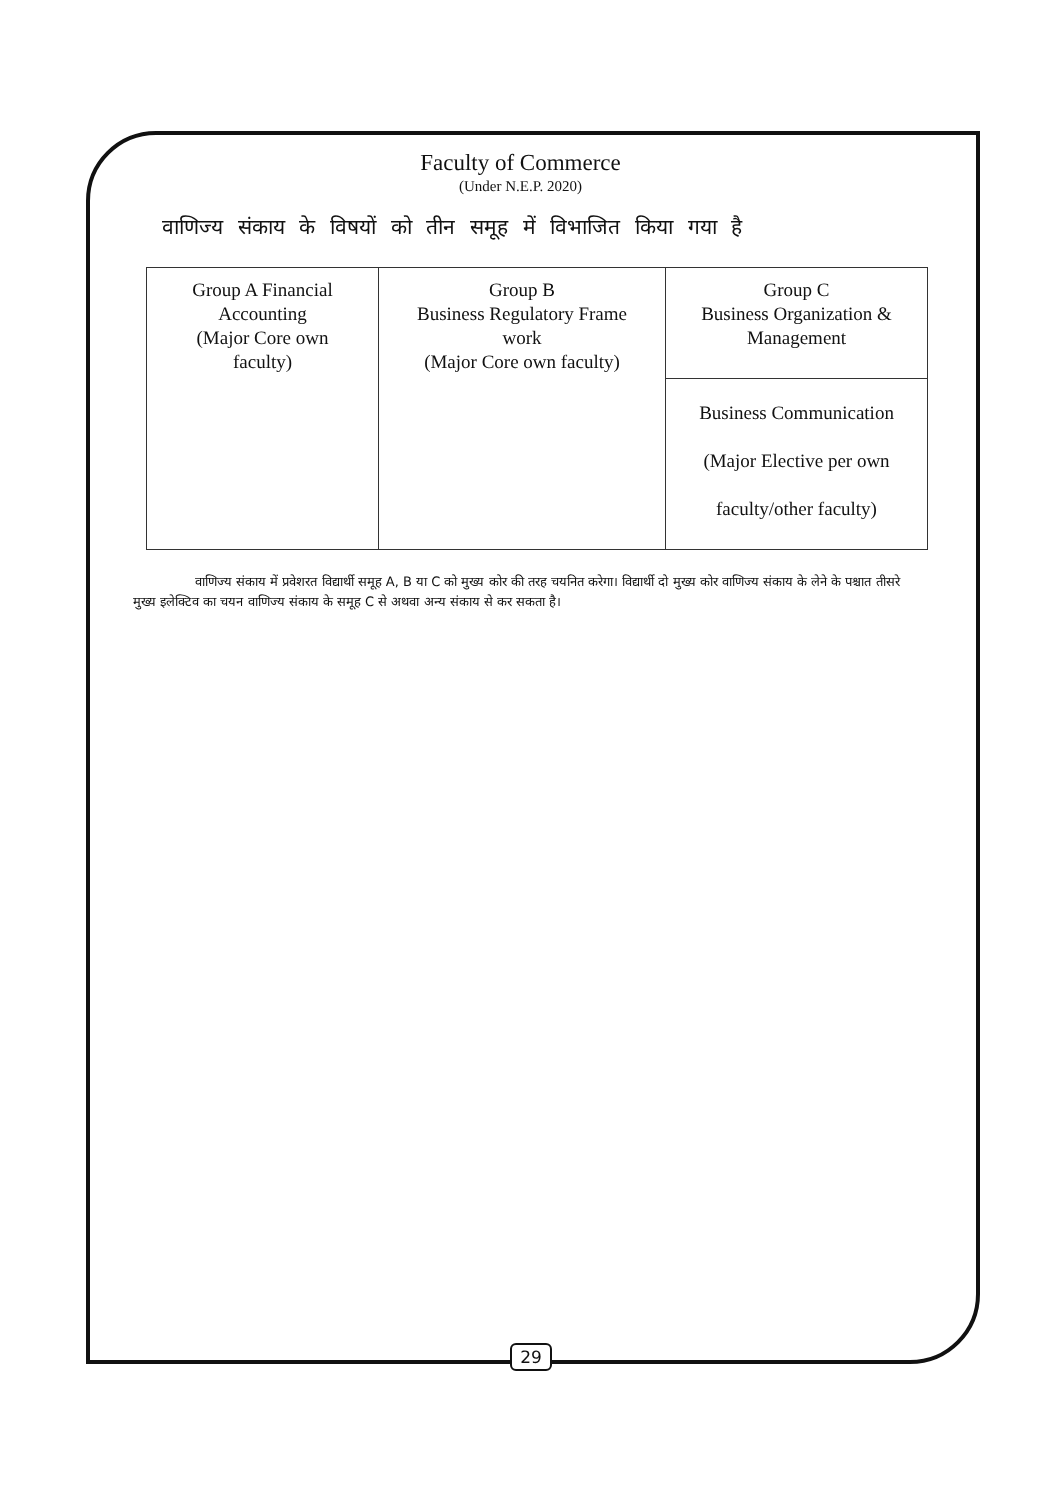Faculty of Commerce
(Under N.E.P. 2020)
वाणिज्य संकाय के विषयों को तीन समूह में विभाजित किया गया है
| Group A Financial Accounting (Major Core own faculty) | Group B Business Regulatory Frame work (Major Core own faculty) | Group C Business Organization & Management |
| | | Business Communication (Major Elective per own faculty/other faculty) |
वाणिज्य संकाय में प्रवेशरत विद्यार्थी समूह A, B या C को मुख्य कोर की तरह चयनित करेगा। विद्यार्थी दो मुख्य कोर वाणिज्य संकाय के लेने के पश्चात तीसरे मुख्य इलेक्टिव का चयन वाणिज्य संकाय के समूह C से अथवा अन्य संकाय से कर सकता है।
29